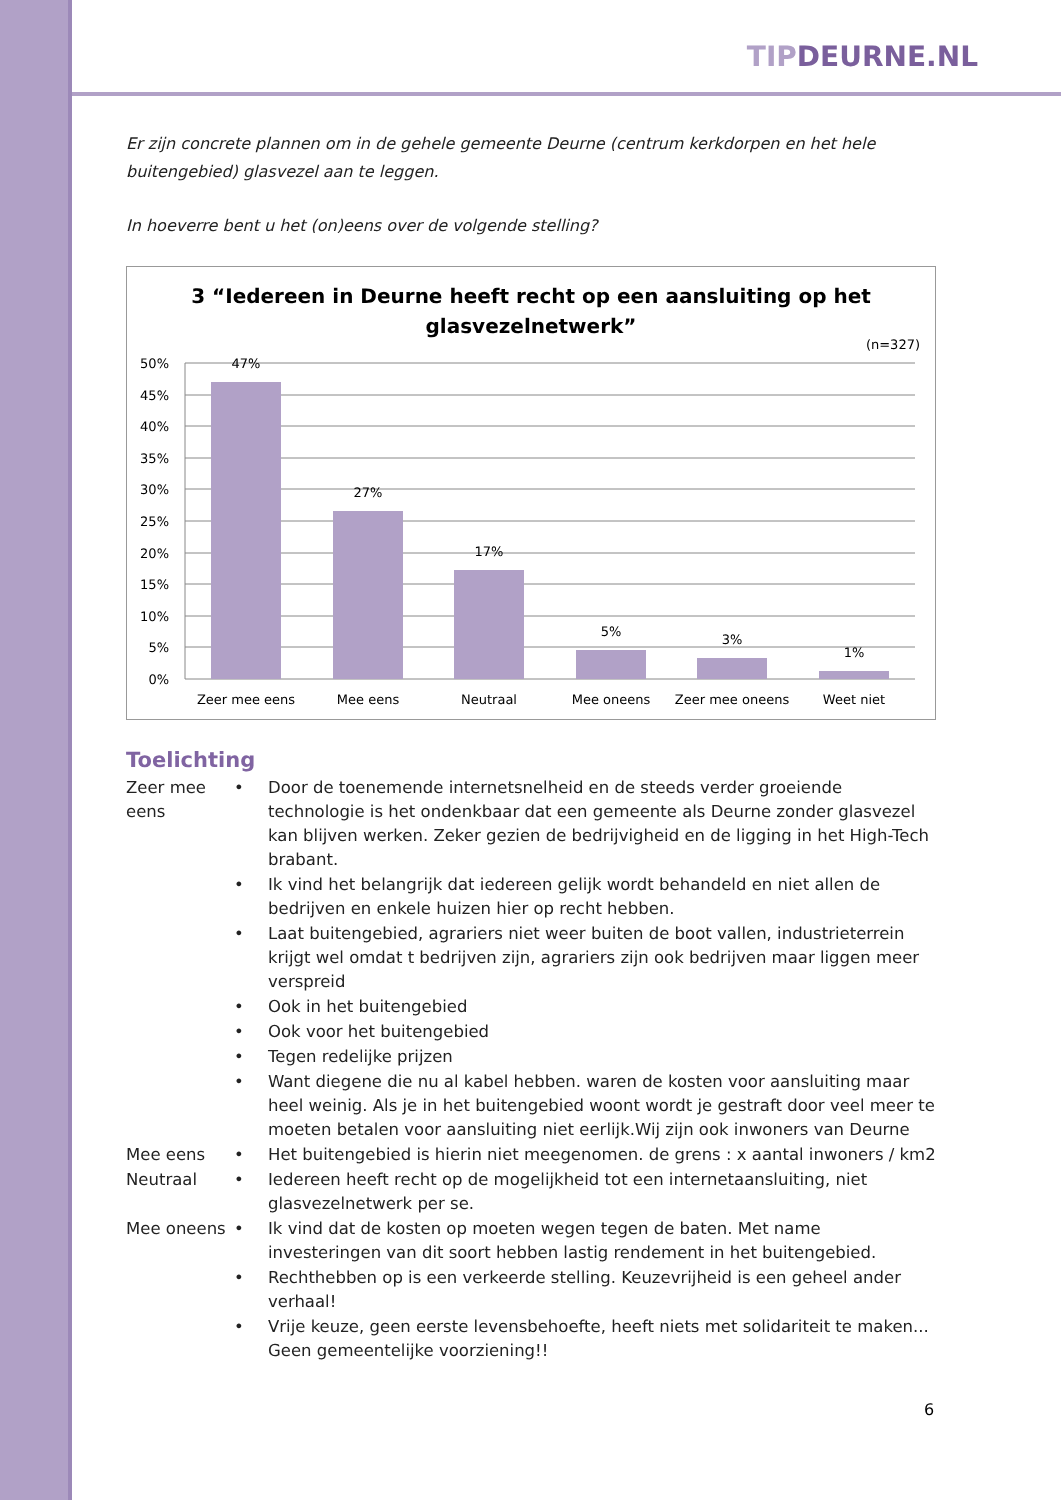TIPDEURNE.NL
Er zijn concrete plannen om in de gehele gemeente Deurne (centrum kerkdorpen en het hele buitengebied) glasvezel aan te leggen.
In hoeverre bent u het (on)eens over de volgende stelling?
3 “Iedereen in Deurne heeft recht op een aansluiting op het
glasvezelnetwerk”
(n=327)
50%
45%
40%
35%
30%
25%
20%
15%
10%
5%
0%
47%
27%
17%
5%
3%
1%
Zeer mee eens
Mee eens
Neutraal
Mee oneens
Zeer mee oneens
Weet niet
Toelichting
| Zeer mee eens | • | Door de toenemende internetsnelheid en de steeds verder groeiende technologie is het ondenkbaar dat een gemeente als Deurne zonder glasvezel kan blijven werken. Zeker gezien de bedrijvigheid en de ligging in het High-Tech brabant. |
| | • | Ik vind het belangrijk dat iedereen gelijk wordt behandeld en niet allen de bedrijven en enkele huizen hier op recht hebben. |
| | • | Laat buitengebied, agrariers niet weer buiten de boot vallen, industrieterrein krijgt wel omdat t bedrijven zijn, agrariers zijn ook bedrijven maar liggen meer verspreid |
| | • | Ook in het buitengebied |
| | • | Ook voor het buitengebied |
| | • | Tegen redelijke prijzen |
| | • | Want diegene die nu al kabel hebben. waren de kosten voor aansluiting maar heel weinig. Als je in het buitengebied woont wordt je gestraft door veel meer te moeten betalen voor aansluiting niet eerlijk.Wij zijn ook inwoners van Deurne |
| Mee eens | • | Het buitengebied is hierin niet meegenomen. de grens : x aantal inwoners / km2 |
| Neutraal | • | Iedereen heeft recht op de mogelijkheid tot een internetaansluiting, niet glasvezelnetwerk per se. |
| Mee oneens | • | Ik vind dat de kosten op moeten wegen tegen de baten. Met name investeringen van dit soort hebben lastig rendement in het buitengebied. |
| | • | Rechthebben op is een verkeerde stelling. Keuzevrijheid is een geheel ander verhaal! |
| | • | Vrije keuze, geen eerste levensbehoefte, heeft niets met solidariteit te maken... Geen gemeentelijke voorziening!! |
6